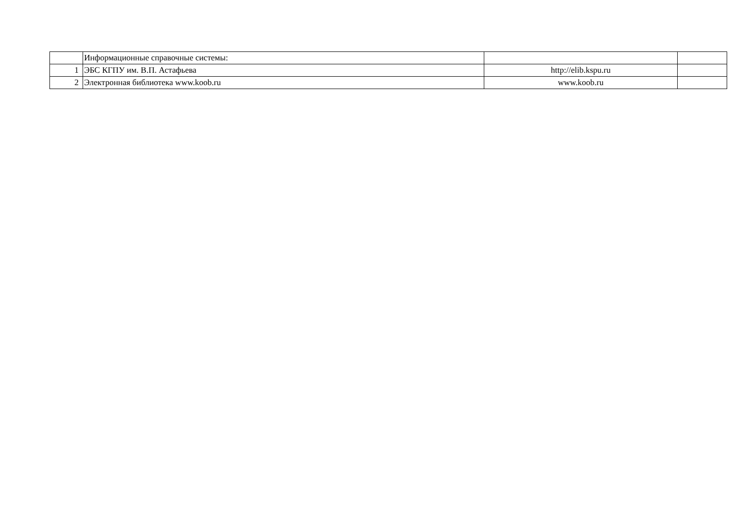| | Информационные справочные системы: | | |
| 1 | ЭБС КГПУ им. В.П. Астафьева | http://elib.kspu.ru | |
| 2 | Электронная библиотека www.koob.ru | www.koob.ru | |